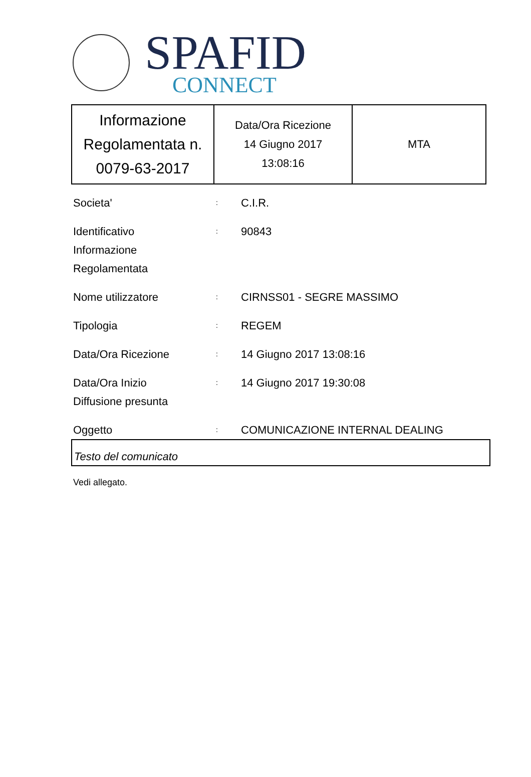SPAFID
CONNECT
| Informazione Regolamentata n. 0079-63-2017 | Data/Ora Ricezione 14 Giugno 2017 13:08:16 | MTA |
Societa'
:
C.I.R.
Identificativo
Informazione
Regolamentata
:
90843
Nome utilizzatore
:
CIRNSS01 - SEGRE MASSIMO
Tipologia
:
REGEM
Data/Ora Ricezione
:
14 Giugno 2017 13:08:16
Data/Ora Inizio
Diffusione presunta
:
14 Giugno 2017 19:30:08
Oggetto
:
COMUNICAZIONE INTERNAL DEALING
Testo del comunicato
Vedi allegato.